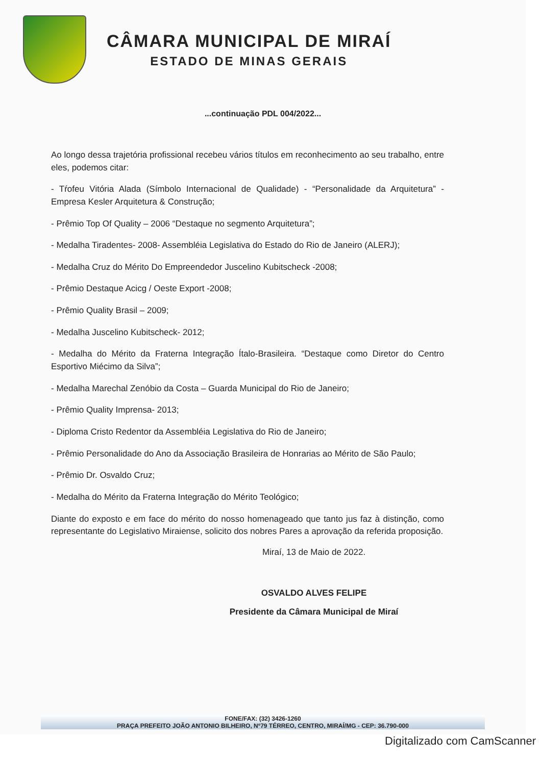CÂMARA MUNICIPAL DE MIRAÍ
ESTADO DE MINAS GERAIS
...continuação PDL 004/2022...
Ao longo dessa trajetória profissional recebeu vários títulos em reconhecimento ao seu trabalho, entre eles, podemos citar:
- Tŕofeu Vitória Alada (Símbolo Internacional de Qualidade) - “Personalidade da Arquitetura” - Empresa Kesler Arquitetura & Construção;
- Prêmio Top Of Quality – 2006 “Destaque no segmento Arquitetura”;
- Medalha Tiradentes- 2008- Assembléia Legislativa do Estado do Rio de Janeiro (ALERJ);
- Medalha Cruz do Mérito Do Empreendedor Juscelino Kubitscheck -2008;
- Prêmio Destaque Acicg / Oeste Export -2008;
- Prêmio Quality Brasil – 2009;
- Medalha Juscelino Kubitscheck- 2012;
- Medalha do Mérito da Fraterna Integração Ítalo-Brasileira. “Destaque como Diretor do Centro Esportivo Miécimo da Silva”;
- Medalha Marechal Zenóbio da Costa – Guarda Municipal do Rio de Janeiro;
- Prêmio Quality Imprensa- 2013;
- Diploma Cristo Redentor da Assembléia Legislativa do Rio de Janeiro;
- Prêmio Personalidade do Ano da Associação Brasileira de Honrarias ao Mérito de São Paulo;
- Prêmio Dr. Osvaldo Cruz;
- Medalha do Mérito da Fraterna Integração do Mérito Teológico;
Diante do exposto e em face do mérito do nosso homenageado que tanto jus faz à distinção, como representante do Legislativo Miraiense, solicito dos nobres Pares a aprovação da referida proposição.
Miraí, 13 de Maio de 2022.
OSVALDO ALVES FELIPE
Presidente da Câmara Municipal de Miraí
FONE/FAX: (32) 3426-1260
PRAÇA PREFEITO JOÃO ANTONIO BILHEIRO, Nº79 TÉRREO, CENTRO, MIRAÍ/MG - CEP: 36.790-000
Digitalizado com CamScanner